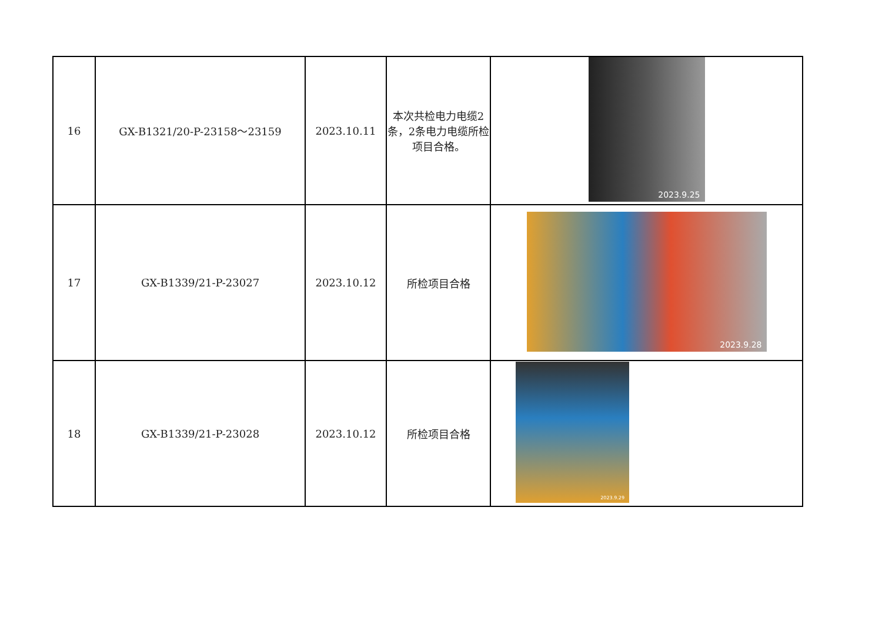| 16 | GX-B1321/20-P-23158～23159 | 2023.10.11 | 本次共检电力电缆2条，2条电力电缆所检项目合格。 | 2023.9.25 |
| 17 | GX-B1339/21-P-23027 | 2023.10.12 | 所检项目合格 | 2023.9.28 |
| 18 | GX-B1339/21-P-23028 | 2023.10.12 | 所检项目合格 | 2023.9.29 |